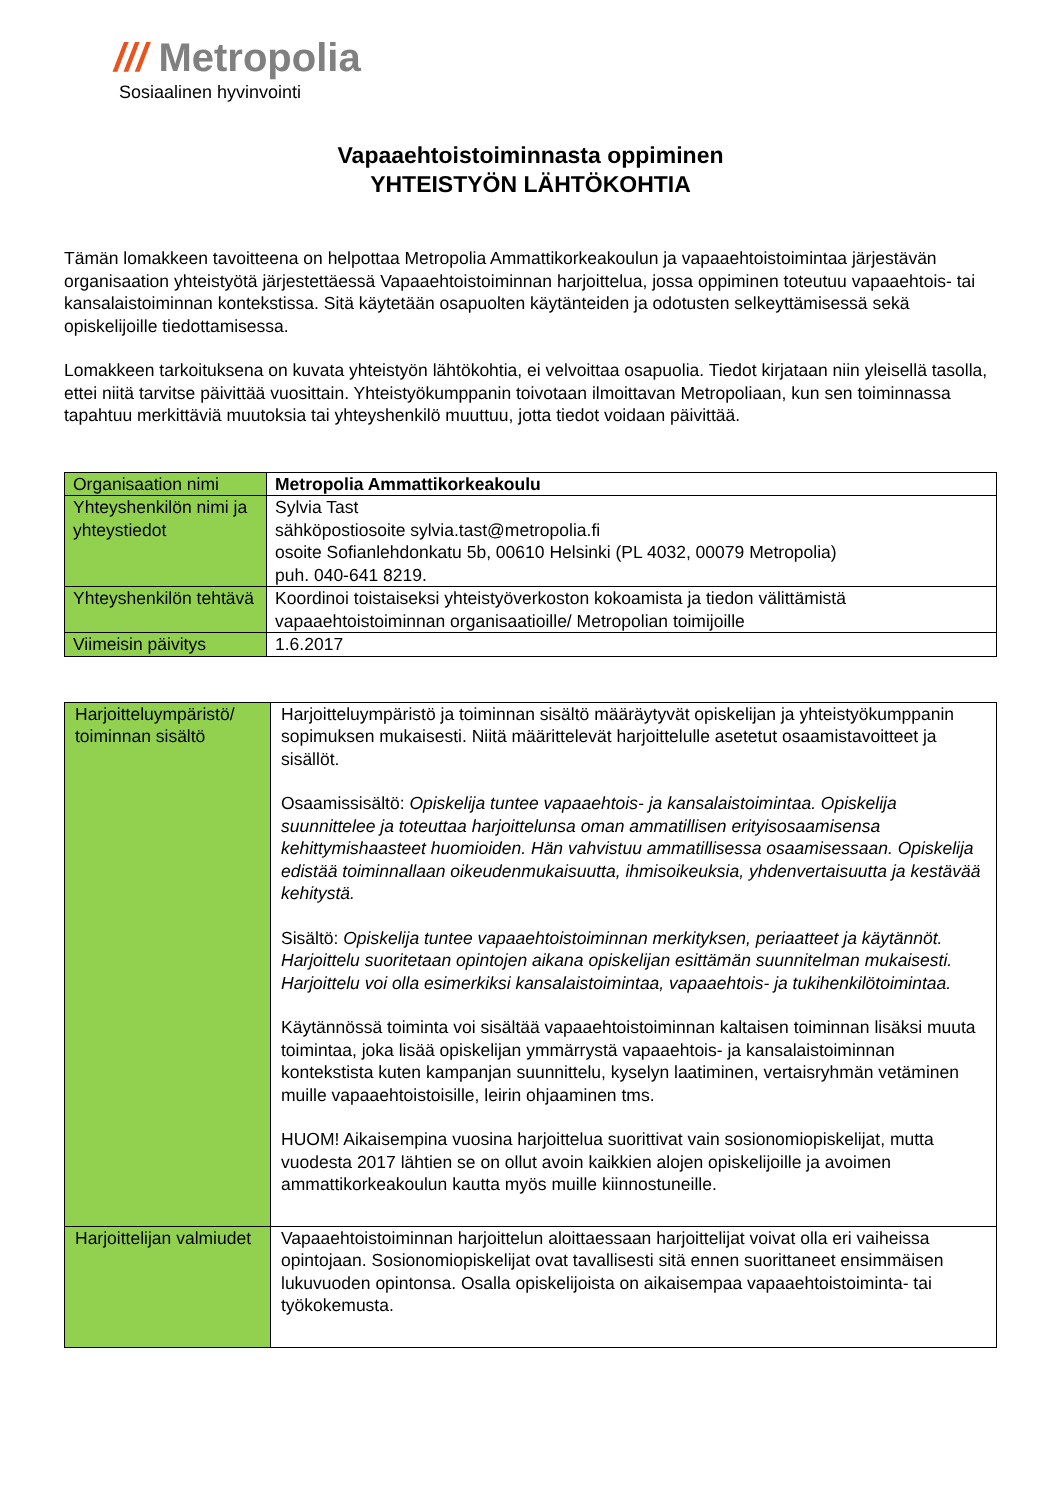/// Metropolia
Sosiaalinen hyvinvointi
Vapaaehtoistoiminnasta oppiminen
YHTEISTYÖN LÄHTÖKOHTIA
Tämän lomakkeen tavoitteena on helpottaa Metropolia Ammattikorkeakoulun ja vapaaehtoistoimintaa järjestävän organisaation yhteistyötä järjestettäessä Vapaaehtoistoiminnan harjoittelua, jossa oppiminen toteutuu vapaaehtois- tai kansalaistoiminnan kontekstissa. Sitä käytetään osapuolten käytänteiden ja odotusten selkeyttämisessä sekä opiskelijoille tiedottamisessa.
Lomakkeen tarkoituksena on kuvata yhteistyön lähtökohtia, ei velvoittaa osapuolia. Tiedot kirjataan niin yleisellä tasolla, ettei niitä tarvitse päivittää vuosittain. Yhteistyökumppanin toivotaan ilmoittavan Metropoliaan, kun sen toiminnassa tapahtuu merkittäviä muutoksia tai yhteyshenkilö muuttuu, jotta tiedot voidaan päivittää.
| Organisaation nimi | Metropolia Ammattikorkeakoulu |
| Yhteyshenkilön nimi ja yhteystiedot | Sylvia Tast sähköpostiosoite sylvia.tast@metropolia.fi osoite Sofianlehdonkatu 5b, 00610 Helsinki (PL 4032, 00079 Metropolia) puh. 040-641 8219. |
| Yhteyshenkilön tehtävä | Koordinoi toistaiseksi yhteistyöverkoston kokoamista ja tiedon välittämistä vapaaehtoistoiminnan organisaatioille/ Metropolian toimijoille |
| Viimeisin päivitys | 1.6.2017 |
| Harjoitteluympäristö/ toiminnan sisältö | Harjoitteluympäristö ja toiminnan sisältö määräytyvät opiskelijan ja yhteistyökumppanin sopimuksen mukaisesti. Niitä määrittelevät harjoittelulle asetetut osaamistavoitteet ja sisällöt. Osaamissisältö: Opiskelija tuntee vapaaehtois- ja kansalaistoimintaa. Opiskelija suunnittelee ja toteuttaa harjoittelunsa oman ammatillisen erityisosaamisensa kehittymishaasteet huomioiden. Hän vahvistuu ammatillisessa osaamisessaan. Opiskelija edistää toiminnallaan oikeudenmukaisuutta, ihmisoikeuksia, yhdenvertaisuutta ja kestävää kehitystä. Sisältö: Opiskelija tuntee vapaaehtoistoiminnan merkityksen, periaatteet ja käytännöt. Harjoittelu suoritetaan opintojen aikana opiskelijan esittämän suunnitelman mukaisesti. Harjoittelu voi olla esimerkiksi kansalaistoimintaa, vapaaehtois- ja tukihenkilötoimintaa. Käytännössä toiminta voi sisältää vapaaehtoistoiminnan kaltaisen toiminnan lisäksi muuta toimintaa, joka lisää opiskelijan ymmärrystä vapaaehtois- ja kansalaistoiminnan kontekstista kuten kampanjan suunnittelu, kyselyn laatiminen, vertaisryhmän vetäminen muille vapaaehtoistoisille, leirin ohjaaminen tms. HUOM! Aikaisempina vuosina harjoittelua suorittivat vain sosionomiopiskelijat, mutta vuodesta 2017 lähtien se on ollut avoin kaikkien alojen opiskelijoille ja avoimen ammattikorkeakoulun kautta myös muille kiinnostuneille. |
| Harjoittelijan valmiudet | Vapaaehtoistoiminnan harjoittelun aloittaessaan harjoittelijat voivat olla eri vaiheissa opintojaan. Sosionomiopiskelijat ovat tavallisesti sitä ennen suorittaneet ensimmäisen lukuvuoden opintonsa. Osalla opiskelijoista on aikaisempaa vapaaehtoistoiminta- tai työkokemusta. |